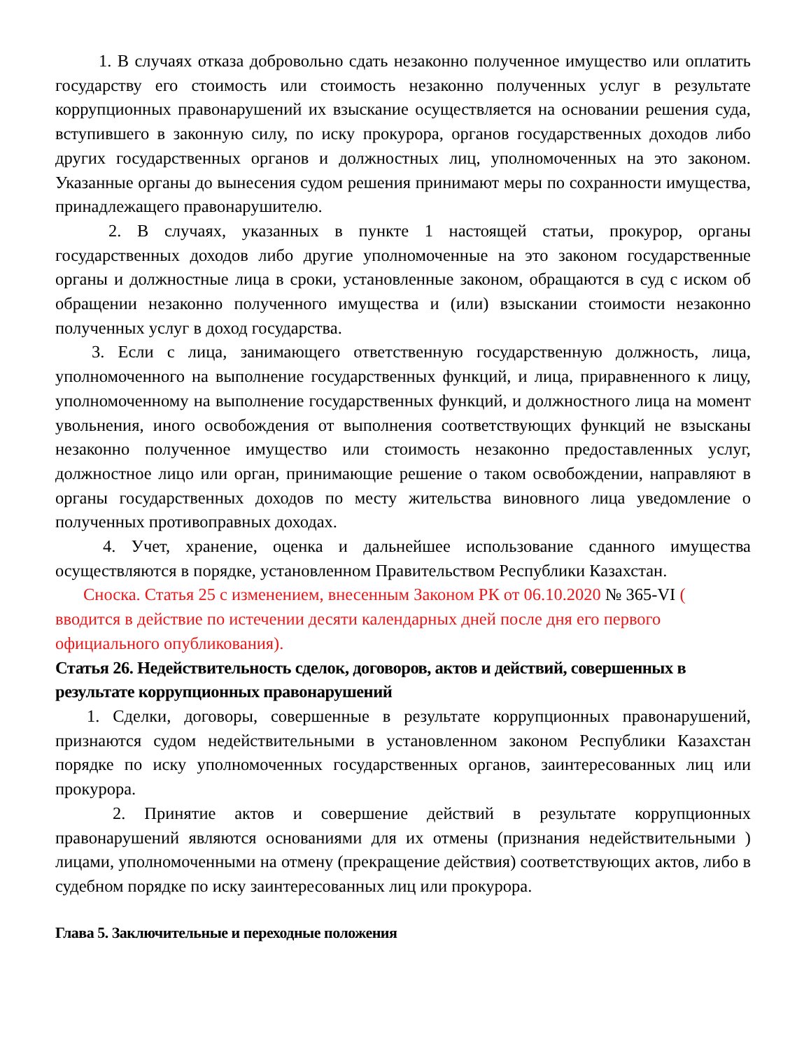1. В случаях отказа добровольно сдать незаконно полученное имущество или оплатить государству его стоимость или стоимость незаконно полученных услуг в результате коррупционных правонарушений их взыскание осуществляется на основании решения суда, вступившего в законную силу, по иску прокурора, органов государственных доходов либо других государственных органов и должностных лиц, уполномоченных на это законом. Указанные органы до вынесения судом решения принимают меры по сохранности имущества, принадлежащего правонарушителю.
2. В случаях, указанных в пункте 1 настоящей статьи, прокурор, органы государственных доходов либо другие уполномоченные на это законом государственные органы и должностные лица в сроки, установленные законом, обращаются в суд с иском об обращении незаконно полученного имущества и (или) взыскании стоимости незаконно полученных услуг в доход государства.
3. Если с лица, занимающего ответственную государственную должность, лица, уполномоченного на выполнение государственных функций, и лица, приравненного к лицу, уполномоченному на выполнение государственных функций, и должностного лица на момент увольнения, иного освобождения от выполнения соответствующих функций не взысканы незаконно полученное имущество или стоимость незаконно предоставленных услуг, должностное лицо или орган, принимающие решение о таком освобождении, направляют в органы государственных доходов по месту жительства виновного лица уведомление о полученных противоправных доходах.
4. Учет, хранение, оценка и дальнейшее использование сданного имущества осуществляются в порядке, установленном Правительством Республики Казахстан.
Сноска. Статья 25 с изменением, внесенным Законом РК от 06.10.2020 № 365-VI ( вводится в действие по истечении десяти календарных дней после дня его первого официального опубликования).
Статья 26. Недействительность сделок, договоров, актов и действий, совершенных в результате коррупционных правонарушений
1. Сделки, договоры, совершенные в результате коррупционных правонарушений, признаются судом недействительными в установленном законом Республики Казахстан порядке по иску уполномоченных государственных органов, заинтересованных лиц или прокурора.
2. Принятие актов и совершение действий в результате коррупционных правонарушений являются основаниями для их отмены (признания недействительными ) лицами, уполномоченными на отмену (прекращение действия) соответствующих актов, либо в судебном порядке по иску заинтересованных лиц или прокурора.
Глава 5. Заключительные и переходные положения